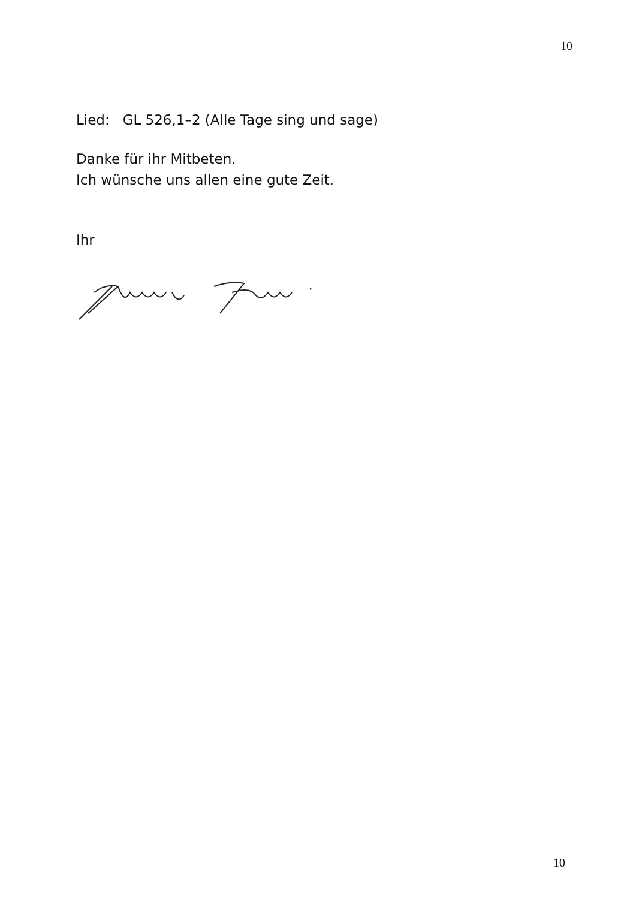10
Lied: GL 526,1–2 (Alle Tage sing und sage)
Danke für ihr Mitbeten.
Ich wünsche uns allen eine gute Zeit.
Ihr
10